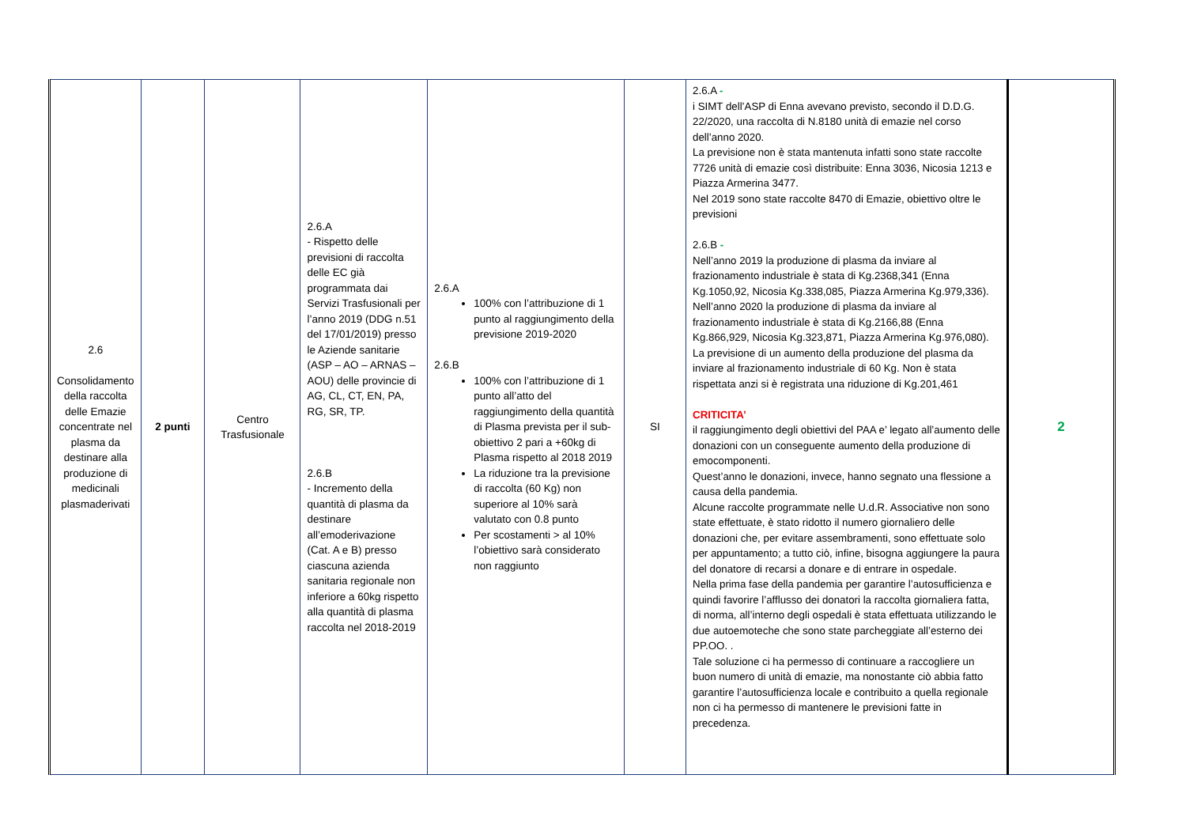| 2.6 Consolidamento della raccolta delle Emazie concentrate nel plasma da destinare alla produzione di medicinali plasmaderivati | 2 punti | Centro Trasfusionale | 2.6.A - Rispetto delle previsioni di raccolta delle EC già programmata dai Servizi Trasfusionali per l’anno 2019 (DDG n.51 del 17/01/2019) presso le Aziende sanitarie (ASP – AO – ARNAS – AOU) delle provincie di AG, CL, CT, EN, PA, RG, SR, TP. 2.6.B - Incremento della quantità di plasma da destinare all’emoderivazione (Cat. A e B) presso ciascuna azienda sanitaria regionale non inferiore a 60kg rispetto alla quantità di plasma raccolta nel 2018-2019 | 2.6.A 100% con l’attribuzione di 1 punto al raggiungimento della previsione 2019-2020 2.6.B 100% con l’attribuzione di 1 punto all’atto del raggiungimento della quantità di Plasma prevista per il sub-obiettivo 2 pari a +60kg di Plasma rispetto al 2018 2019 La riduzione tra la previsione di raccolta (60 Kg) non superiore al 10% sarà valutato con 0.8 punto Per scostamenti > al 10% l’obiettivo sarà considerato non raggiunto | SI | 2.6.A - i SIMT dell’ASP di Enna avevano previsto, secondo il D.D.G. 22/2020, una raccolta di N.8180 unità di emazie nel corso dell’anno 2020. La previsione non è stata mantenuta infatti sono state raccolte 7726 unità di emazie così distribuite: Enna 3036, Nicosia 1213 e Piazza Armerina 3477. Nel 2019 sono state raccolte 8470 di Emazie, obiettivo oltre le previsioni 2.6.B - Nell’anno 2019 la produzione di plasma da inviare al frazionamento industriale è stata di Kg.2368,341 (Enna Kg.1050,92, Nicosia Kg.338,085, Piazza Armerina Kg.979,336). Nell’anno 2020 la produzione di plasma da inviare al frazionamento industriale è stata di Kg.2166,88 (Enna Kg.866,929, Nicosia Kg.323,871, Piazza Armerina Kg.976,080). La previsione di un aumento della produzione del plasma da inviare al frazionamento industriale di 60 Kg. Non è stata rispettata anzi si è registrata una riduzione di Kg.201,461 CRITICITA’ il raggiungimento degli obiettivi del PAA e’ legato all’aumento delle donazioni con un conseguente aumento della produzione di emocomponenti. Quest’anno le donazioni, invece, hanno segnato una flessione a causa della pandemia. Alcune raccolte programmate nelle U.d.R. Associative non sono state effettuate, è stato ridotto il numero giornaliero delle donazioni che, per evitare assembramenti, sono effettuate solo per appuntamento; a tutto ciò, infine, bisogna aggiungere la paura del donatore di recarsi a donare e di entrare in ospedale. Nella prima fase della pandemia per garantire l’autosufficienza e quindi favorire l’afflusso dei donatori la raccolta giornaliera fatta, di norma, all’interno degli ospedali è stata effettuata utilizzando le due autoemoteche che sono state parcheggiate all’esterno dei PP.OO. . Tale soluzione ci ha permesso di continuare a raccogliere un buon numero di unità di emazie, ma nonostante ciò abbia fatto garantire l’autosufficienza locale e contribuito a quella regionale non ci ha permesso di mantenere le previsioni fatte in precedenza. | 2 |